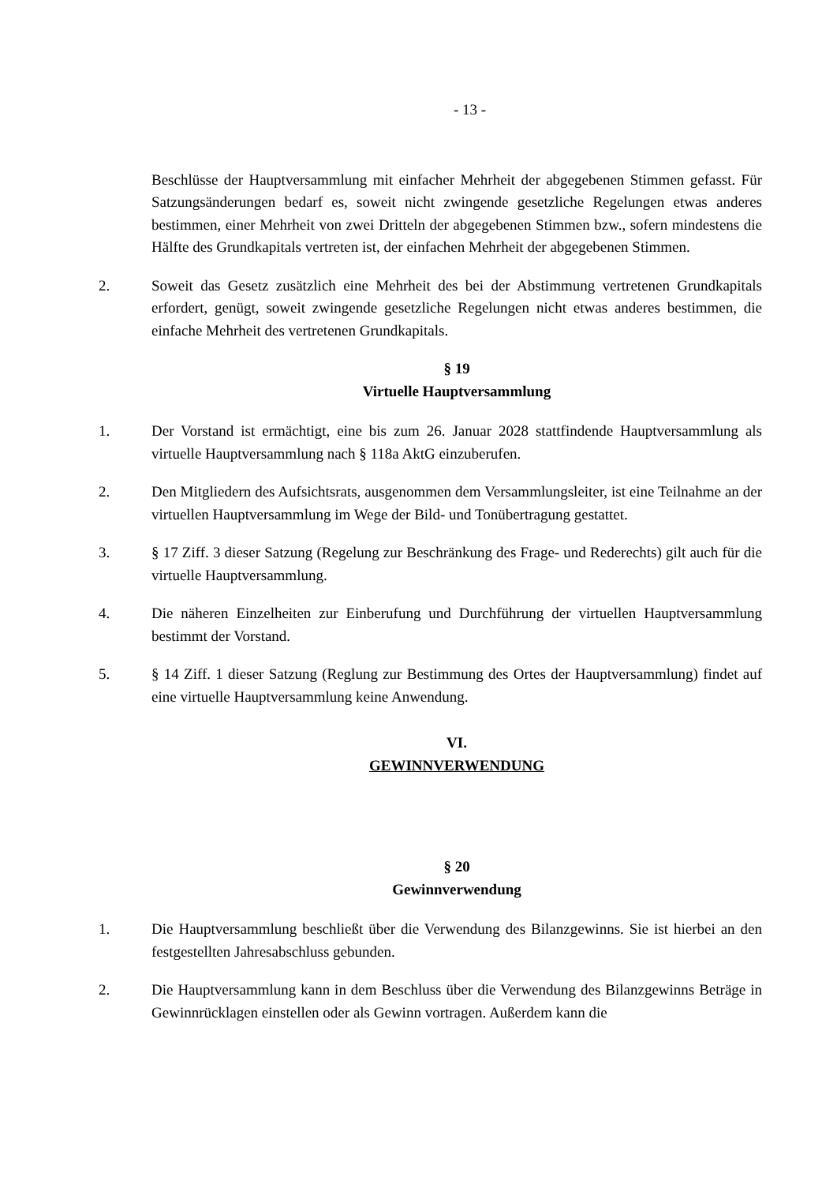- 13 -
Beschlüsse der Hauptversammlung mit einfacher Mehrheit der abgegebenen Stimmen gefasst. Für Satzungsänderungen bedarf es, soweit nicht zwingende gesetzliche Regelungen etwas anderes bestimmen, einer Mehrheit von zwei Dritteln der abgegebenen Stimmen bzw., sofern mindestens die Hälfte des Grundkapitals vertreten ist, der einfachen Mehrheit der abgegebenen Stimmen.
2. Soweit das Gesetz zusätzlich eine Mehrheit des bei der Abstimmung vertretenen Grundkapitals erfordert, genügt, soweit zwingende gesetzliche Regelungen nicht etwas anderes bestimmen, die einfache Mehrheit des vertretenen Grundkapitals.
§ 19
Virtuelle Hauptversammlung
1. Der Vorstand ist ermächtigt, eine bis zum 26. Januar 2028 stattfindende Hauptversammlung als virtuelle Hauptversammlung nach § 118a AktG einzuberufen.
2. Den Mitgliedern des Aufsichtsrats, ausgenommen dem Versammlungsleiter, ist eine Teilnahme an der virtuellen Hauptversammlung im Wege der Bild- und Tonübertragung gestattet.
3. § 17 Ziff. 3 dieser Satzung (Regelung zur Beschränkung des Frage- und Rederechts) gilt auch für die virtuelle Hauptversammlung.
4. Die näheren Einzelheiten zur Einberufung und Durchführung der virtuellen Hauptversammlung bestimmt der Vorstand.
5. § 14 Ziff. 1 dieser Satzung (Reglung zur Bestimmung des Ortes der Hauptversammlung) findet auf eine virtuelle Hauptversammlung keine Anwendung.
VI.
GEWINNVERWENDUNG
§ 20
Gewinnverwendung
1. Die Hauptversammlung beschließt über die Verwendung des Bilanzgewinns. Sie ist hierbei an den festgestellten Jahresabschluss gebunden.
2. Die Hauptversammlung kann in dem Beschluss über die Verwendung des Bilanzgewinns Beträge in Gewinnrücklagen einstellen oder als Gewinn vortragen. Außerdem kann die